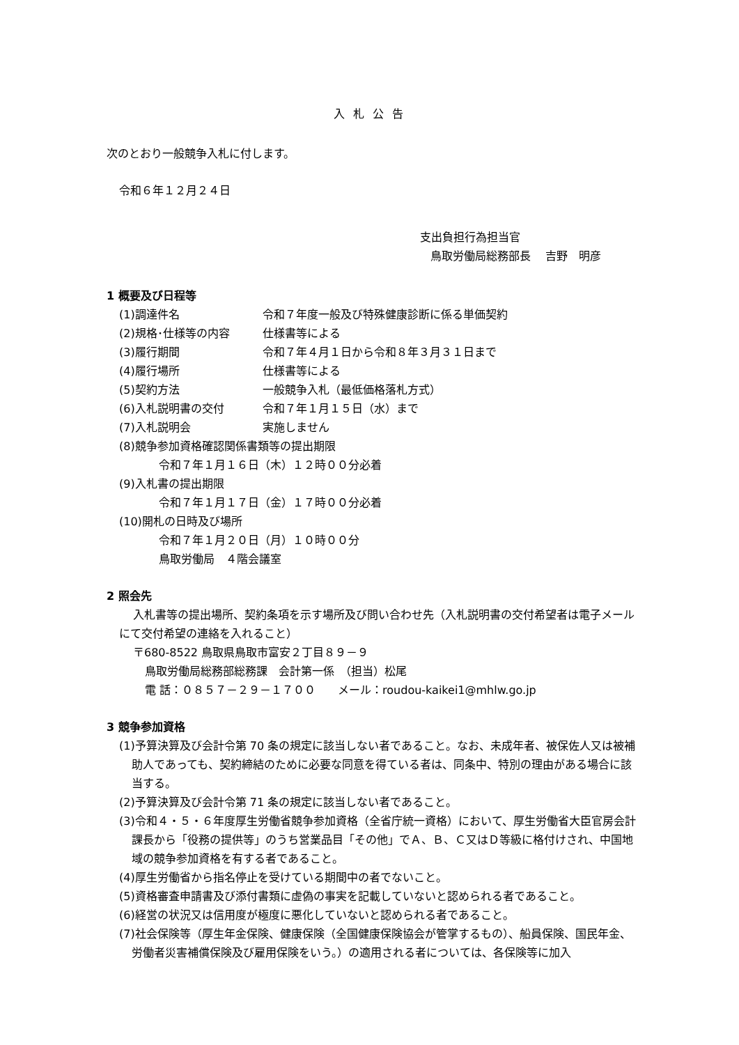入札公告
次のとおり一般競争入札に付します。
令和６年１２月２４日
支出負担行為担当官
鳥取労働局総務部長　 吉野　明彦
1 概要及び日程等
(1)調達件名 令和７年度一般及び特殊健康診断に係る単価契約
(2)規格･仕様等の内容 仕様書等による
(3)履行期間 令和７年４月１日から令和８年３月３１日まで
(4)履行場所 仕様書等による
(5)契約方法 一般競争入札（最低価格落札方式）
(6)入札説明書の交付 令和７年１月１５日（水）まで
(7)入札説明会 実施しません
(8)競争参加資格確認関係書類等の提出期限
令和７年１月１６日（木）１２時００分必着
(9)入札書の提出期限
令和７年１月１７日（金）１７時００分必着
(10)開札の日時及び場所
令和７年１月２０日（月）１０時００分
鳥取労働局　４階会議室
2 照会先
入札書等の提出場所、契約条項を示す場所及び問い合わせ先（入札説明書の交付希望者は電子メールにて交付希望の連絡を入れること）
〒680-8522 鳥取県鳥取市富安２丁目８９－９
鳥取労働局総務部総務課　会計第一係　（担当）松尾
電 話：０８５７－２９－１７００　　メール：roudou-kaikei1@mhlw.go.jp
3 競争参加資格
(1)予算決算及び会計令第 70 条の規定に該当しない者であること。なお、未成年者、被保佐人又は被補助人であっても、契約締結のために必要な同意を得ている者は、同条中、特別の理由がある場合に該当する。
(2)予算決算及び会計令第 71 条の規定に該当しない者であること。
(3)令和４・５・６年度厚生労働省競争参加資格（全省庁統一資格）において、厚生労働省大臣官房会計課長から「役務の提供等」のうち営業品目「その他」でＡ、Ｂ、Ｃ又はＤ等級に格付けされ、中国地域の競争参加資格を有する者であること。
(4)厚生労働省から指名停止を受けている期間中の者でないこと。
(5)資格審査申請書及び添付書類に虚偽の事実を記載していないと認められる者であること。
(6)経営の状況又は信用度が極度に悪化していないと認められる者であること。
(7)社会保険等（厚生年金保険、健康保険（全国健康保険協会が管掌するもの）、船員保険、国民年金、労働者災害補償保険及び雇用保険をいう。）の適用される者については、各保険等に加入